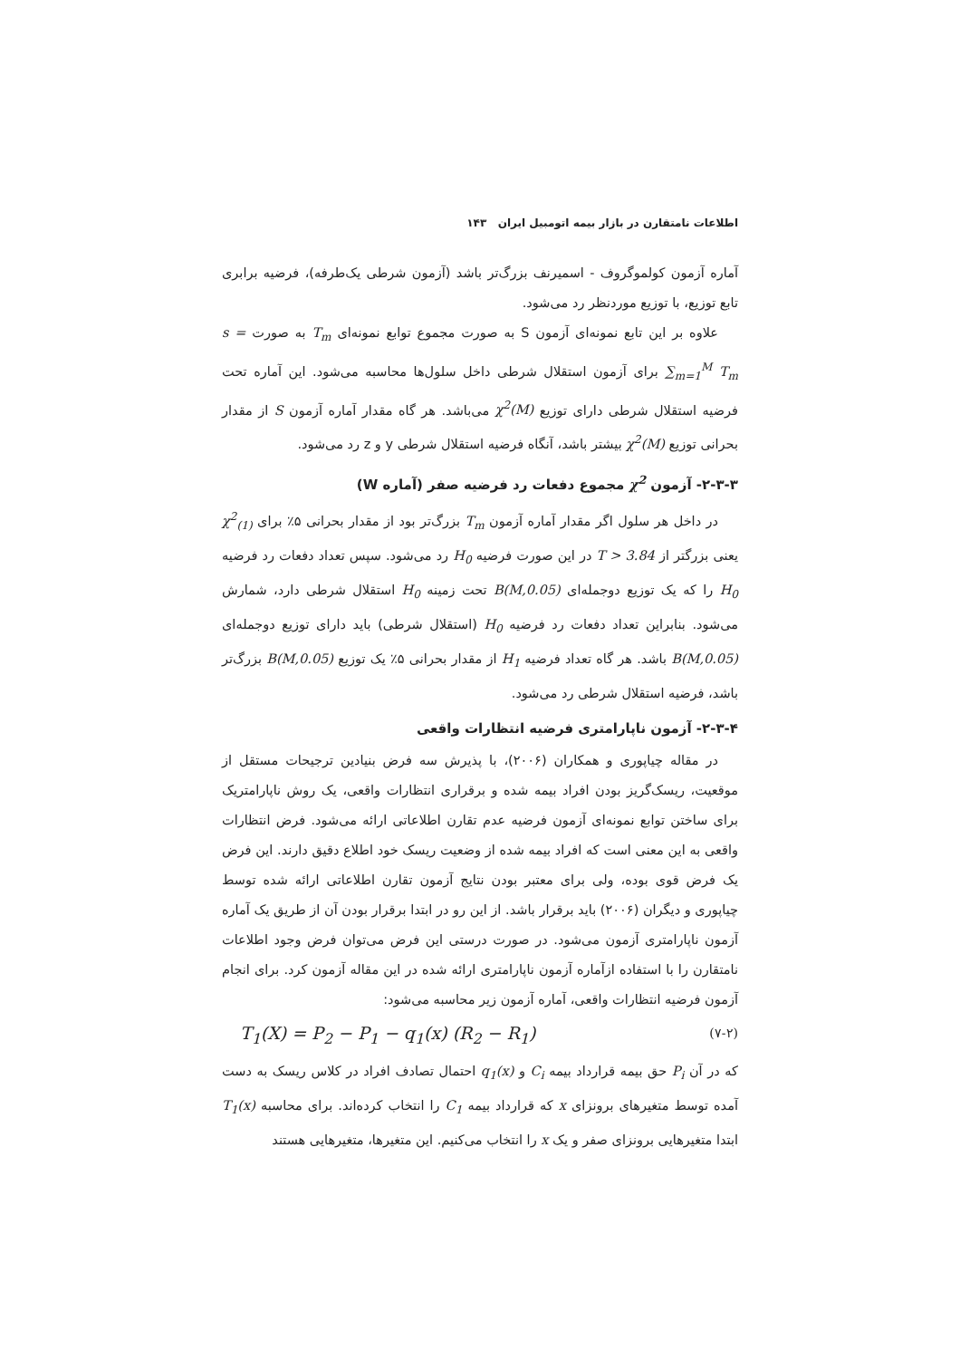اطلاعات نامتقارن در بازار بیمه اتومبیل ایران ۱۴۳
آماره آزمون کولموگروف - اسمیرنف بزرگ‌تر باشد (آزمون شرطی یک‌طرفه)، فرضیه برابری تابع توزیع، با توزیع موردنظر رد می‌شود.
علاوه بر این تابع نمونه‌ای آزمون S به صورت مجموع توابع نمونه‌ای T<sub>m</sub> به صورت s = ∑<sub>m=1</sub><sup>M</sup> T<sub>m</sub> برای آزمون استقلال شرطی داخل سلول‌ها محاسبه می‌شود. این آماره تحت فرضیه استقلال شرطی دارای توزیع χ<sup>2</sup>(M) می‌باشد. هر گاه مقدار آماره آزمون S از مقدار بحرانی توزیع χ<sup>2</sup>(M) بیشتر باشد، آنگاه فرضیه استقلال شرطی y و z رد می‌شود.
۲-۳-۳- آزمون χ<sup>2</sup> مجموع دفعات رد فرضیه صفر (آماره W)
در داخل هر سلول اگر مقدار آماره آزمون T<sub>m</sub> بزرگ‌تر بود از مقدار بحرانی ۵٪ برای χ<sup>2</sup><sub>(1)</sub> یعنی بزرگتر از T > 3.84 در این صورت فرضیه H<sub>0</sub> رد می‌شود. سپس تعداد دفعات رد فرضیه H<sub>0</sub> را که یک توزیع دوجمله‌ای B(M,0.05) تحت زمینه H<sub>0</sub> استقلال شرطی دارد، شمارش می‌شود. بنابراین تعداد دفعات رد فرضیه H<sub>0</sub> (استقلال شرطی) باید دارای توزیع دوجمله‌ای B(M,0.05) باشد. هر گاه تعداد فرضیه H<sub>1</sub> از مقدار بحرانی ۵٪ یک توزیع B(M,0.05) بزرگ‌تر باشد، فرضیه استقلال شرطی رد می‌شود.
۲-۳-۴- آزمون ناپارامتری فرضیه انتظارات واقعی
در مقاله چیاپوری و همکاران (۲۰۰۶)، با پذیرش سه فرض بنیادین ترجیحات مستقل از موقعیت، ریسک‌گریز بودن افراد بیمه شده و برقراری انتظارات واقعی، یک روش ناپارامتریک برای ساختن توابع نمونه‌ای آزمون فرضیه عدم تقارن اطلاعاتی ارائه می‌شود. فرض انتظارات واقعی به این معنی است که افراد بیمه شده از وضعیت ریسک خود اطلاع دقیق دارند. این فرض یک فرض قوی بوده، ولی برای معتبر بودن نتایج آزمون تقارن اطلاعاتی ارائه شده توسط چیاپوری و دیگران (۲۰۰۶) باید برقرار باشد. از این رو در ابتدا برقرار بودن آن از طریق یک آماره آزمون ناپارامتری آزمون می‌شود. در صورت درستی این فرض می‌توان فرض وجود اطلاعات نامتقارن را با استفاده ازآماره آزمون ناپارامتری ارائه شده در این مقاله آزمون کرد. برای انجام آزمون فرضیه انتظارات واقعی، آماره آزمون زیر محاسبه می‌شود:
T<sub>1</sub>(X) = P<sub>2</sub> − P<sub>1</sub> − q<sub>1</sub>(x) (R<sub>2</sub> − R<sub>1</sub>) (۷-۲)
که در آن P<sub>i</sub> حق بیمه قرارداد بیمه C<sub>i</sub> و q<sub>1</sub>(x) احتمال تصادف افراد در کلاس ریسک به دست آمده توسط متغیرهای برونزای x که قرارداد بیمه C<sub>1</sub> را انتخاب کرده‌اند. برای محاسبه T<sub>1</sub>(x) ابتدا متغیرهایی برونزای صفر و یک x را انتخاب می‌کنیم. این متغیرها، متغیرهایی هستند